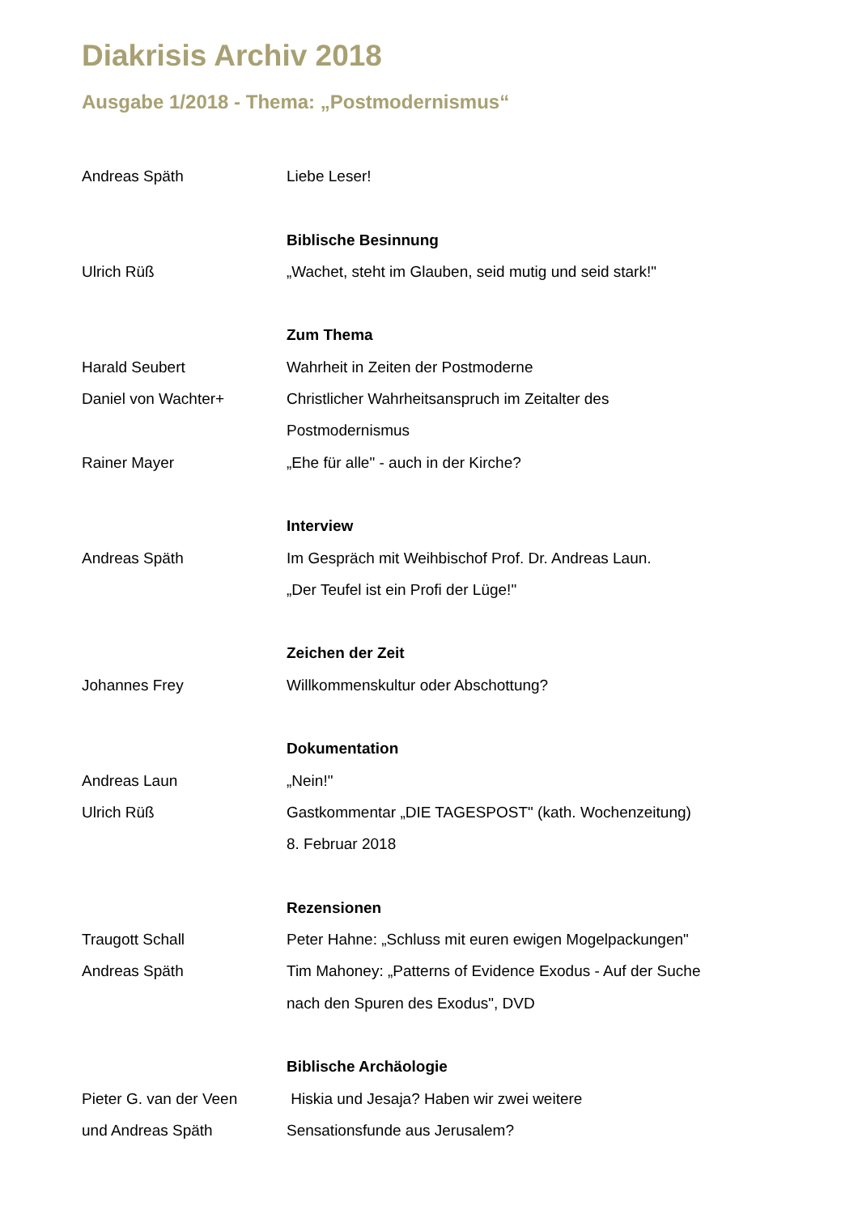Diakrisis Archiv 2018
Ausgabe 1/2018 - Thema: „Postmodernismus“
Andreas Späth Liebe Leser!
Biblische Besinnung
Ulrich Rüß „Wachet, steht im Glauben, seid mutig und seid stark!"
Zum Thema
Harald Seubert Wahrheit in Zeiten der Postmoderne
Daniel von Wachter+ Christlicher Wahrheitsanspruch im Zeitalter des
Postmodernismus
Rainer Mayer „Ehe für alle" - auch in der Kirche?
Interview
Andreas Späth Im Gespräch mit Weihbischof Prof. Dr. Andreas Laun.
„Der Teufel ist ein Profi der Lüge!"
Zeichen der Zeit
Johannes Frey Willkommenskultur oder Abschottung?
Dokumentation
Andreas Laun „Nein!"
Ulrich Rüß Gastkommentar „DIE TAGESPOST" (kath. Wochenzeitung)
8. Februar 2018
Rezensionen
Traugott Schall Peter Hahne: „Schluss mit euren ewigen Mogelpackungen"
Andreas Späth Tim Mahoney: „Patterns of Evidence Exodus - Auf der Suche
nach den Spuren des Exodus", DVD
Biblische Archäologie
Pieter G. van der Veen Hiskia und Jesaja? Haben wir zwei weitere
und Andreas Späth Sensationsfunde aus Jerusalem?